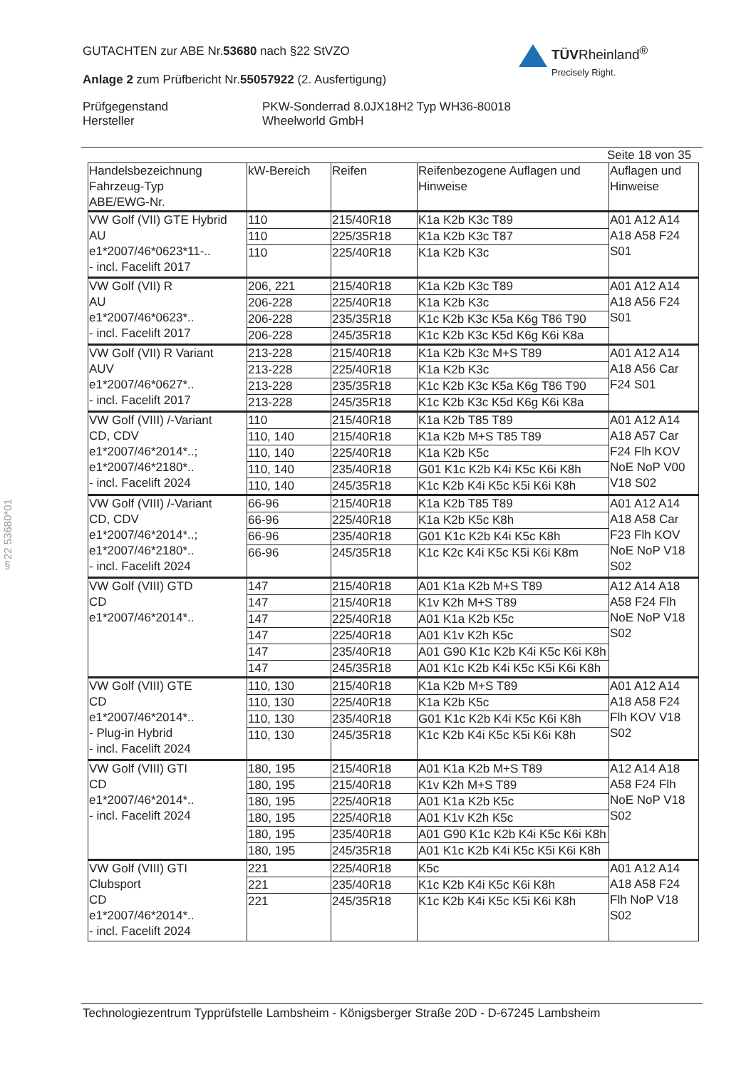GUTACHTEN zur ABE Nr.53680 nach §22 StVZO
Anlage 2 zum Prüfbericht Nr.55057922 (2. Ausfertigung)
Prüfgegenstand
Hersteller
PKW-Sonderrad 8.0JX18H2 Typ WH36-80018
Wheelworld GmbH
TÜVRheinland<sup>®</sup>
Precisely Right.
Seite 18 von 35
§22 53680*01
| Handelsbezeichnung Fahrzeug-Typ ABE/EWG-Nr. | kW-Bereich | Reifen | Reifenbezogene Auflagen und Hinweise | Auflagen und Hinweise |
| --- | --- | --- | --- | --- |
| VW Golf (VII) GTE Hybrid AU e1*2007/46*0623*11-.. - incl. Facelift 2017 | 110 | 215/40R18 | K1a K2b K3c T89 | A01 A12 A14 A18 A58 F24 S01 |
| | 110 | 225/35R18 | K1a K2b K3c T87 | |
| | 110 | 225/40R18 | K1a K2b K3c | |
| VW Golf (VII) R AU e1*2007/46*0623*.. - incl. Facelift 2017 | 206, 221 | 215/40R18 | K1a K2b K3c T89 | A01 A12 A14 A18 A56 F24 S01 |
| | 206-228 | 225/40R18 | K1a K2b K3c | |
| | 206-228 | 235/35R18 | K1c K2b K3c K5a K6g T86 T90 | |
| | 206-228 | 245/35R18 | K1c K2b K3c K5d K6g K6i K8a | |
| VW Golf (VII) R Variant AUV e1*2007/46*0627*.. - incl. Facelift 2017 | 213-228 | 215/40R18 | K1a K2b K3c M+S T89 | A01 A12 A14 A18 A56 Car F24 S01 |
| | 213-228 | 225/40R18 | K1a K2b K3c | |
| | 213-228 | 235/35R18 | K1c K2b K3c K5a K6g T86 T90 | |
| | 213-228 | 245/35R18 | K1c K2b K3c K5d K6g K6i K8a | |
| VW Golf (VIII) /-Variant CD, CDV e1*2007/46*2014*..; e1*2007/46*2180*.. - incl. Facelift 2024 | 110 | 215/40R18 | K1a K2b T85 T89 | A01 A12 A14 A18 A57 Car F24 Flh KOV NoE NoP V00 V18 S02 |
| | 110, 140 | 215/40R18 | K1a K2b M+S T85 T89 | |
| | 110, 140 | 225/40R18 | K1a K2b K5c | |
| | 110, 140 | 235/40R18 | G01 K1c K2b K4i K5c K6i K8h | |
| | 110, 140 | 245/35R18 | K1c K2b K4i K5c K5i K6i K8h | |
| VW Golf (VIII) /-Variant CD, CDV e1*2007/46*2014*..; e1*2007/46*2180*.. - incl. Facelift 2024 | 66-96 | 215/40R18 | K1a K2b T85 T89 | A01 A12 A14 A18 A58 Car F23 Flh KOV NoE NoP V18 S02 |
| | 66-96 | 225/40R18 | K1a K2b K5c K8h | |
| | 66-96 | 235/40R18 | G01 K1c K2b K4i K5c K8h | |
| | 66-96 | 245/35R18 | K1c K2c K4i K5c K5i K6i K8m | |
| VW Golf (VIII) GTD CD e1*2007/46*2014*.. | 147 | 215/40R18 | A01 K1a K2b M+S T89 | A12 A14 A18 A58 F24 Flh NoE NoP V18 S02 |
| | 147 | 215/40R18 | K1v K2h M+S T89 | |
| | 147 | 225/40R18 | A01 K1a K2b K5c | |
| | 147 | 225/40R18 | A01 K1v K2h K5c | |
| | 147 | 235/40R18 | A01 G90 K1c K2b K4i K5c K6i K8h | |
| | 147 | 245/35R18 | A01 K1c K2b K4i K5c K5i K6i K8h | |
| VW Golf (VIII) GTE CD e1*2007/46*2014*.. - Plug-in Hybrid - incl. Facelift 2024 | 110, 130 | 215/40R18 | K1a K2b M+S T89 | A01 A12 A14 A18 A58 F24 Flh KOV V18 S02 |
| | 110, 130 | 225/40R18 | K1a K2b K5c | |
| | 110, 130 | 235/40R18 | G01 K1c K2b K4i K5c K6i K8h | |
| | 110, 130 | 245/35R18 | K1c K2b K4i K5c K5i K6i K8h | |
| VW Golf (VIII) GTI CD e1*2007/46*2014*.. - incl. Facelift 2024 | 180, 195 | 215/40R18 | A01 K1a K2b M+S T89 | A12 A14 A18 A58 F24 Flh NoE NoP V18 S02 |
| | 180, 195 | 215/40R18 | K1v K2h M+S T89 | |
| | 180, 195 | 225/40R18 | A01 K1a K2b K5c | |
| | 180, 195 | 225/40R18 | A01 K1v K2h K5c | |
| | 180, 195 | 235/40R18 | A01 G90 K1c K2b K4i K5c K6i K8h | |
| | 180, 195 | 245/35R18 | A01 K1c K2b K4i K5c K5i K6i K8h | |
| VW Golf (VIII) GTI Clubsport CD e1*2007/46*2014*.. - incl. Facelift 2024 | 221 | 225/40R18 | K5c | A01 A12 A14 A18 A58 F24 Flh NoP V18 S02 |
| | 221 | 235/40R18 | K1c K2b K4i K5c K6i K8h | |
| | 221 | 245/35R18 | K1c K2b K4i K5c K5i K6i K8h | |
Technologiezentrum Typprüfstelle Lambsheim - Königsberger Straße 20D - D-67245 Lambsheim